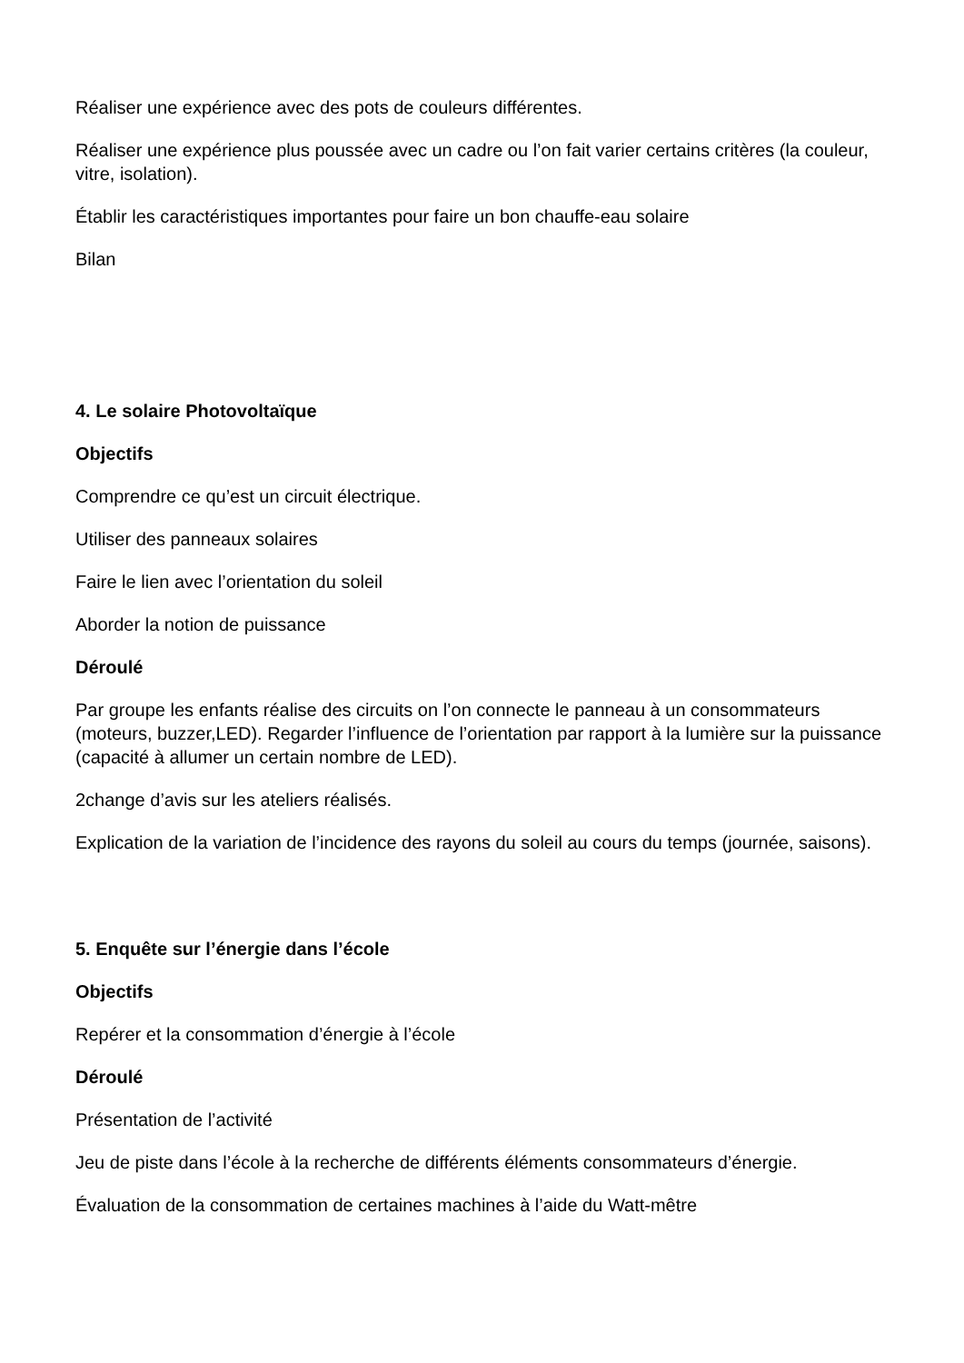Réaliser une expérience avec des pots de couleurs différentes.
Réaliser une expérience plus poussée avec un cadre ou l’on fait varier certains critères (la couleur, vitre, isolation).
Établir les caractéristiques importantes pour faire un bon chauffe-eau solaire
Bilan
4. Le solaire Photovoltaïque
Objectifs
Comprendre ce qu’est un circuit électrique.
Utiliser des panneaux solaires
Faire le lien avec l’orientation du soleil
Aborder la notion de puissance
Déroulé
Par groupe les enfants réalise des circuits on l’on connecte le panneau à un consommateurs (moteurs, buzzer,LED). Regarder l’influence de l’orientation par rapport à la lumière sur la puissance (capacité à allumer un certain nombre de LED).
2change d’avis sur les ateliers réalisés.
Explication de la variation de l’incidence des rayons du soleil au cours du temps (journée, saisons).
5. Enquête sur l’énergie dans l’école
Objectifs
Repérer et la consommation d’énergie à l’école
Déroulé
Présentation de l’activité
Jeu de piste dans l’école à la recherche de différents éléments consommateurs d’énergie.
Évaluation de la consommation de certaines machines à l’aide du Watt-mêtre